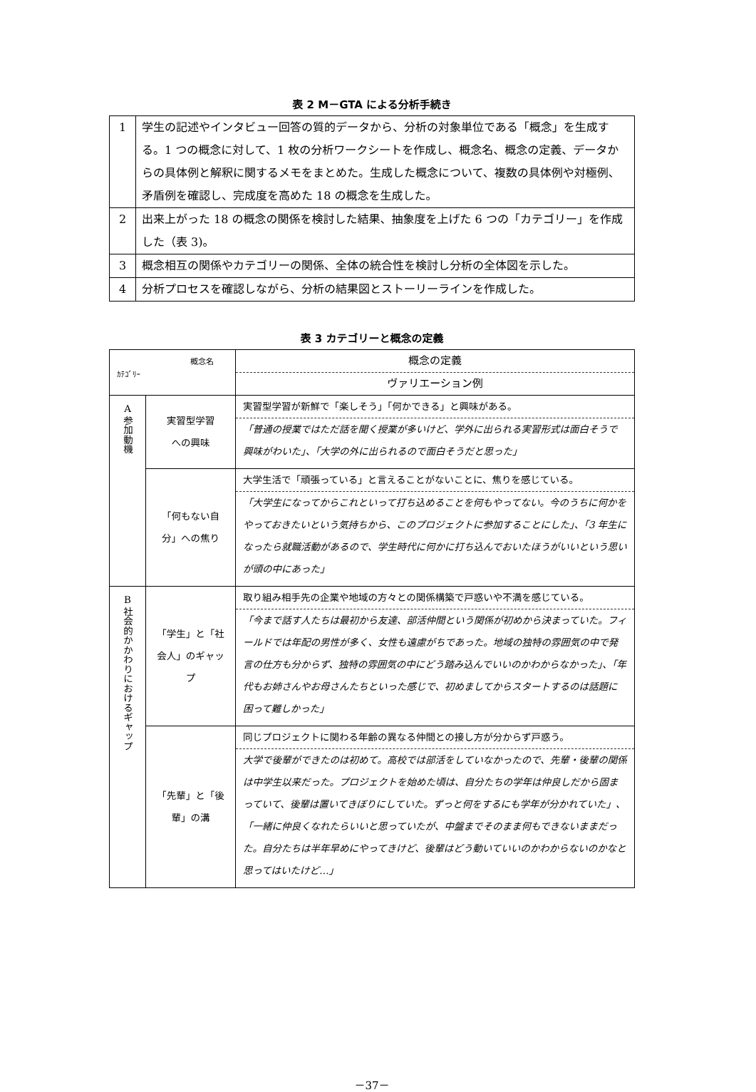表 2 M－GTA による分析手続き
| 1 | 学生の記述やインタビュー回答の質的データから、分析の対象単位である「概念」を生成する。1 つの概念に対して、1 枚の分析ワークシートを作成し、概念名、概念の定義、データからの具体例と解釈に関するメモをまとめた。生成した概念について、複数の具体例や対極例、矛盾例を確認し、完成度を高めた 18 の概念を生成した。 |
| 2 | 出来上がった 18 の概念の関係を検討した結果、抽象度を上げた 6 つの「カテゴリー」を作成した（表 3)。 |
| 3 | 概念相互の関係やカテゴリーの関係、全体の統合性を検討し分析の全体図を示した。 |
| 4 | 分析プロセスを確認しながら、分析の結果図とストーリーラインを作成した。 |
表 3 カテゴリーと概念の定義
| 概念名 ｶﾃｺﾞﾘｰ | | 概念の定義 ヴァリエーション例 |
| A 参加動機 | 実習型学習 への興味 | 実習型学習が新鮮で「楽しそう」「何かできる」と興味がある。 「普通の授業ではただ話を聞く授業が多いけど、学外に出られる実習形式は面白そうで興味がわいた」、「大学の外に出られるので面白そうだと思った」 |
| | 「何もない自分」への焦り | 大学生活で「頑張っている」と言えることがないことに、焦りを感じている。 「大学生になってからこれといって打ち込めることを何もやってない。今のうちに何かをやっておきたいという気持ちから、このプロジェクトに参加することにした」、「3 年生になったら就職活動があるので、学生時代に何かに打ち込んでおいたほうがいいという思いが頭の中にあった」 |
| B 社会的かかわりにおけるギャップ | 「学生」と「社会人」のギャップ | 取り組み相手先の企業や地域の方々との関係構築で戸惑いや不満を感じている。 「今まで話す人たちは最初から友達、部活仲間という関係が初めから決まっていた。フィールドでは年配の男性が多く、女性も遠慮がちであった。地域の独特の雰囲気の中で発言の仕方も分からず、独特の雰囲気の中にどう踏み込んでいいのかわからなかった」、「年代もお姉さんやお母さんたちといった感じで、初めましてからスタートするのは話題に困って難しかった」 |
| | 「先輩」と「後輩」の溝 | 同じプロジェクトに関わる年齢の異なる仲間との接し方が分からず戸惑う。 大学で後輩ができたのは初めて。高校では部活をしていなかったので、先輩・後輩の関係は中学生以来だった。プロジェクトを始めた頃は、自分たちの学年は仲良しだから固まっていて、後輩は置いてきぼりにしていた。ずっと何をするにも学年が分かれていた」、「一緒に仲良くなれたらいいと思っていたが、中盤までそのまま何もできないままだった。自分たちは半年早めにやってきけど、後輩はどう動いていいのかわからないのかなと思ってはいたけど…」 |
－37－